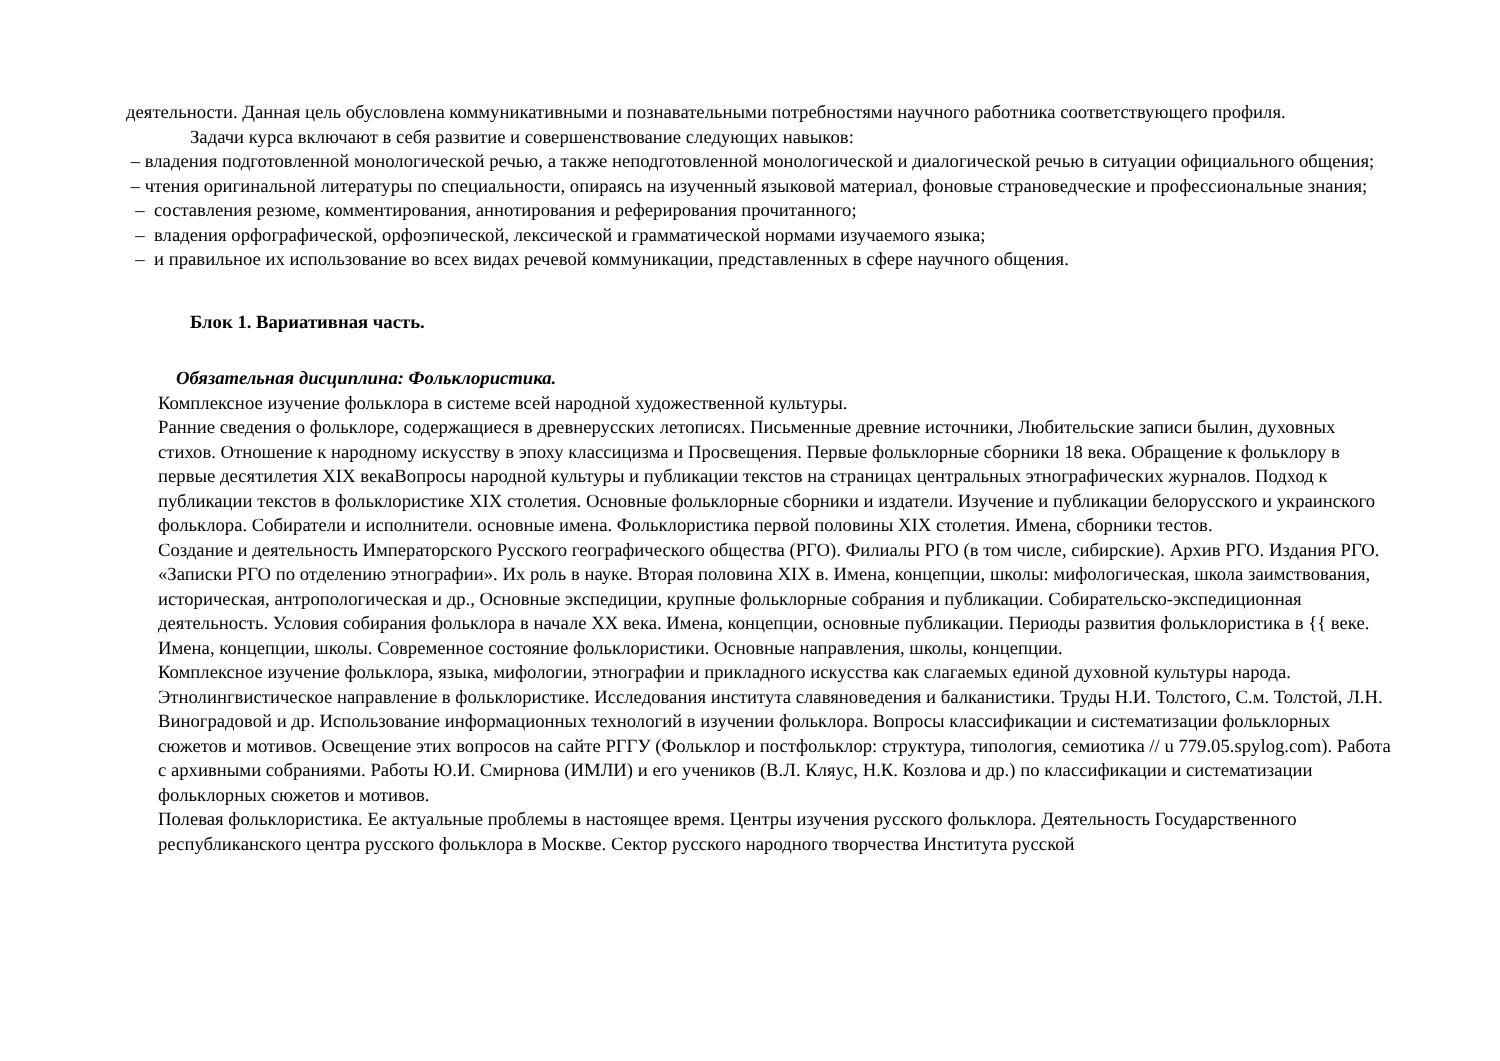деятельности. Данная цель обусловлена коммуникативными и познавательными потребностями научного работника соответствующего профиля.
Задачи курса включают в себя развитие и совершенствование следующих навыков:
– владения подготовленной монологической речью, а также неподготовленной монологической и диалогической речью в ситуации официального общения;
– чтения оригинальной литературы по специальности, опираясь на изученный языковой материал, фоновые страноведческие и профессиональные знания;
– составления резюме, комментирования, аннотирования и реферирования прочитанного;
– владения орфографической, орфоэпической, лексической и грамматической нормами изучаемого языка;
– и правильное их использование во всех видах речевой коммуникации, представленных в сфере научного общения.
Блок 1. Вариативная часть.
Обязательная дисциплина: Фольклористика.
Комплексное изучение фольклора в системе всей народной художественной культуры.
Ранние сведения о фольклоре, содержащиеся в древнерусских летописях. Письменные древние источники, Любительские записи былин, духовных стихов. Отношение к народному искусству в эпоху классицизма и Просвещения. Первые фольклорные сборники 18 века. Обращение к фольклору в первые десятилетия XIX векаВопросы народной культуры и публикации текстов на страницах центральных этнографических журналов. Подход к публикации текстов в фольклористике XIX столетия. Основные фольклорные сборники и издатели. Изучение и публикации белорусского и украинского фольклора. Собиратели и исполнители. основные имена. Фольклористика первой половины XIX столетия. Имена, сборники тестов.
Создание и деятельность Императорского Русского географического общества (РГО). Филиалы РГО (в том числе, сибирские). Архив РГО. Издания РГО. «Записки РГО по отделению этнографии». Их роль в науке. Вторая половина XIX в. Имена, концепции, школы: мифологическая, школа заимствования, историческая, антропологическая и др., Основные экспедиции, крупные фольклорные собрания и публикации. Собирательско-экспедиционная деятельность. Условия собирания фольклора в начале XX века. Имена, концепции, основные публикации. Периоды развития фольклористика в {{ веке. Имена, концепции, школы. Современное состояние фольклористики. Основные направления, школы, концепции.
Комплексное изучение фольклора, языка, мифологии, этнографии и прикладного искусства как слагаемых единой духовной культуры народа. Этнолингвистическое направление в фольклористике. Исследования института славяноведения и балканистики. Труды Н.И. Толстого, С.м. Толстой, Л.Н. Виноградовой и др. Использование информационных технологий в изучении фольклора. Вопросы классификации и систематизации фольклорных сюжетов и мотивов. Освещение этих вопросов на сайте РГГУ (Фольклор и постфольклор: структура, типология, семиотика // u 779.05.spylog.com). Работа с архивными собраниями. Работы Ю.И. Смирнова (ИМЛИ) и его учеников (В.Л. Кляус, Н.К. Козлова и др.) по классификации и систематизации фольклорных сюжетов и мотивов.
Полевая фольклористика. Ее актуальные проблемы в настоящее время. Центры изучения русского фольклора. Деятельность Государственного республиканского центра русского фольклора в Москве. Сектор русского народного творчества Института русской